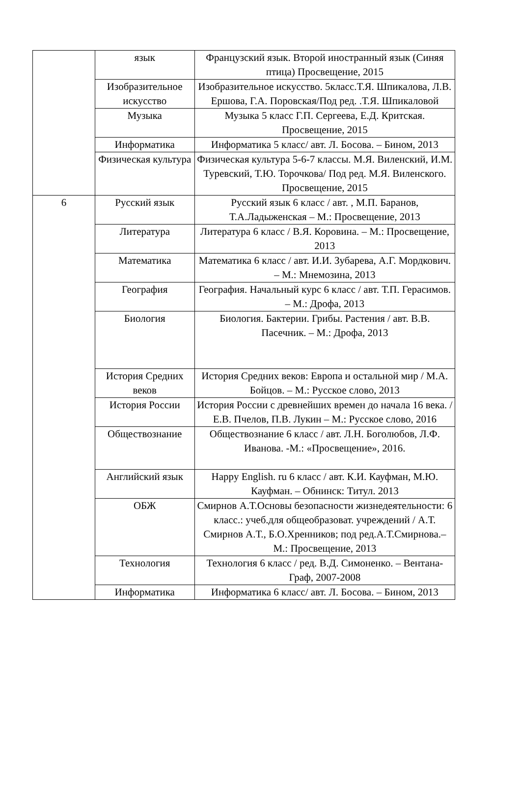| | язык | Французский язык. Второй иностранный язык (Синяя птица) Просвещение, 2015 |
| | Изобразительное искусство | Изобразительное искусство. 5класс.Т.Я. Шпикалова, Л.В. Ершова, Г.А. Поровская/Под ред. .Т.Я. Шпикаловой |
| | Музыка | Музыка 5 класс Г.П. Сергеева, Е.Д. Критская. Просвещение, 2015 |
| | Информатика | Информатика 5 класс/ авт. Л. Босова. – Бином, 2013 |
| | Физическая культура | Физическая культура 5-6-7 классы. М.Я. Виленский, И.М. Туревский, Т.Ю. Торочкова/ Под ред. М.Я. Виленского. Просвещение, 2015 |
| 6 | Русский язык | Русский язык 6 класс / авт. , М.П. Баранов, Т.А.Ладыженская – М.: Просвещение, 2013 |
| | Литература | Литература 6 класс / В.Я. Коровина. – М.: Просвещение, 2013 |
| | Математика | Математика 6 класс / авт. И.И. Зубарева, А.Г. Мордкович. – М.: Мнемозина, 2013 |
| | География | География. Начальный курс 6 класс / авт. Т.П. Герасимов. – М.: Дрофа, 2013 |
| | Биология | Биология. Бактерии. Грибы. Растения / авт. В.В. Пасечник. – М.: Дрофа, 2013 |
| | История Средних веков | История Средних веков: Европа и остальной мир / М.А. Бойцов. – М.: Русское слово, 2013 |
| | История России | История России с древнейших времен до начала 16 века. / Е.В. Пчелов, П.В. Лукин – М.: Русское слово, 2016 |
| | Обществознание | Обществознание 6 класс / авт. Л.Н. Боголюбов, Л.Ф. Иванова. -М.: «Просвещение», 2016. |
| | Английский язык | Happy English. ru 6 класс / авт. К.И. Кауфман, М.Ю. Кауфман. – Обнинск: Титул. 2013 |
| | ОБЖ | Смирнов А.Т.Основы безопасности жизнедеятельности: 6 класс.: учеб.для общеобразоват. учреждений / А.Т. Смирнов А.Т., Б.О.Хренников; под ред.А.Т.Смирнова.– М.: Просвещение, 2013 |
| | Технология | Технология 6 класс / ред. В.Д. Симоненко. – Вентана-Граф, 2007-2008 |
| | Информатика | Информатика 6 класс/ авт. Л. Босова. – Бином, 2013 |